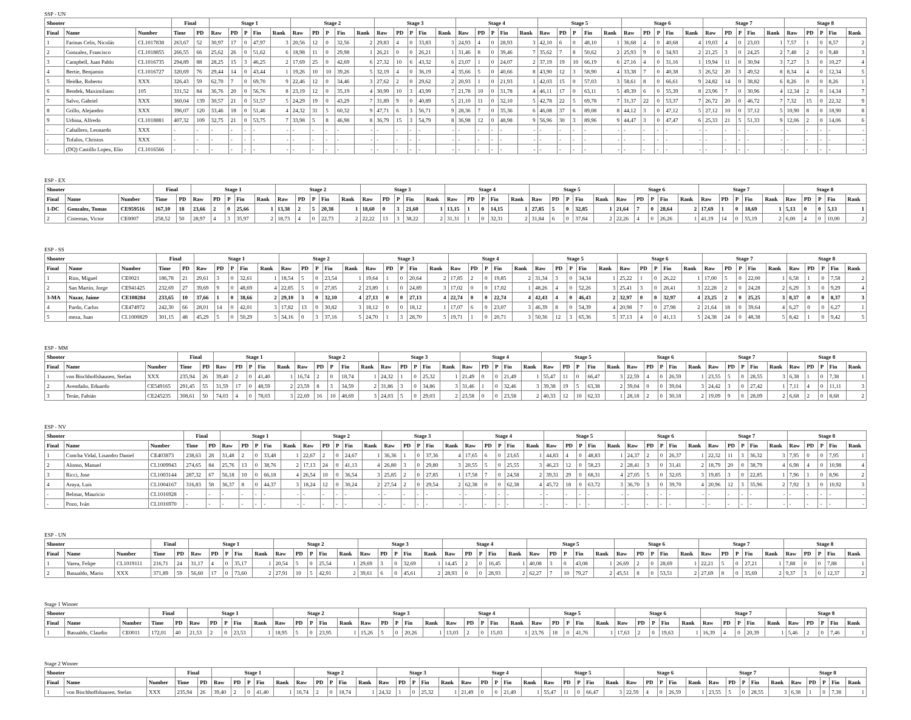SSP - UN
| Shooter | | | Final | | Stage 1 | | | | | Stage 2 | | | | | Stage 3 | | | | | Stage 4 | | | | | Stage 5 | | | | | Stage 6 | | | | | Stage 7 | | | | | Stage 8 | | | | |
| --- | --- | --- | --- | --- | --- | --- | --- | --- | --- | --- | --- | --- | --- | --- | --- | --- | --- | --- | --- | --- | --- | --- | --- | --- | --- | --- | --- | --- | --- | --- | --- | --- | --- | --- | --- | --- | --- | --- | --- | --- | --- | --- | --- | --- |
| Final | Name | Number | Time | PD | Raw | PD | P | Fin | Rank | Raw | PD | P | Fin | Rank | Raw | PD | P | Fin | Rank | Raw | PD | P | Fin | Rank | Raw | PD | P | Fin | Rank | Raw | PD | P | Fin | Rank | Raw | PD | P | Fin | Rank | Raw | PD | P | Fin | Rank |
| 1 | Farinas Celis, Nicolás | CL1017838 | 263,67 | 52 | 30,97 | 17 | 0 | 47,97 | 3 | 20,56 | 12 | 0 | 32,56 | 2 | 29,83 | 4 | 0 | 33,83 | 3 | 24,93 | 4 | 0 | 28,93 | 3 | 42,10 | 6 | 0 | 48,10 | 1 | 36,68 | 4 | 0 | 40,68 | 4 | 19,03 | 4 | 0 | 23,03 | 1 | 7,57 | 1 | 0 | 8,57 | 2 |
| 2 | Gonzalez, Francisco | CL1018855 | 266,55 | 66 | 25,62 | 26 | 0 | 51,62 | 6 | 18,98 | 11 | 0 | 29,98 | 1 | 26,21 | 0 | 0 | 26,21 | 1 | 31,46 | 8 | 0 | 39,46 | 7 | 35,62 | 7 | 8 | 50,62 | 2 | 25,93 | 9 | 0 | 34,93 | 2 | 21,25 | 3 | 0 | 24,25 | 2 | 7,48 | 2 | 0 | 9,48 | 3 |
| 3 | Campbell, Juan Pablo | CL1016735 | 294,89 | 88 | 28,25 | 15 | 3 | 46,25 | 2 | 17,69 | 25 | 0 | 42,69 | 6 | 27,32 | 10 | 6 | 43,32 | 6 | 23,07 | 1 | 0 | 24,07 | 2 | 37,19 | 19 | 10 | 66,19 | 6 | 27,16 | 4 | 0 | 31,16 | 1 | 19,94 | 11 | 0 | 30,94 | 3 | 7,27 | 3 | 0 | 10,27 | 4 |
| 4 | Bertie, Benjamin | CL1016727 | 320,69 | 76 | 29,44 | 14 | 0 | 43,44 | 1 | 19,26 | 10 | 10 | 39,26 | 5 | 32,19 | 4 | 0 | 36,19 | 4 | 35,66 | 5 | 0 | 40,66 | 8 | 43,90 | 12 | 3 | 58,90 | 4 | 33,38 | 7 | 0 | 40,38 | 3 | 26,52 | 20 | 3 | 49,52 | 8 | 8,34 | 4 | 0 | 12,34 | 5 |
| 5 | Heidke, Roberto | XXX | 326,43 | 59 | 62,70 | 7 | 0 | 69,70 | 9 | 22,46 | 12 | 0 | 34,46 | 3 | 27,62 | 2 | 0 | 29,62 | 2 | 20,93 | 1 | 0 | 21,93 | 1 | 42,03 | 15 | 0 | 57,03 | 3 | 58,61 | 8 | 0 | 66,61 | 9 | 24,82 | 14 | 0 | 38,82 | 6 | 8,26 | 0 | 0 | 8,26 | 1 |
| 6 | Bendek, Maximiliano | 105 | 331,52 | 84 | 36,76 | 20 | 0 | 56,76 | 8 | 23,19 | 12 | 0 | 35,19 | 4 | 30,99 | 10 | 3 | 43,99 | 7 | 21,78 | 10 | 0 | 31,78 | 4 | 46,11 | 17 | 0 | 63,11 | 5 | 49,39 | 6 | 0 | 55,39 | 8 | 23,96 | 7 | 0 | 30,96 | 4 | 12,34 | 2 | 0 | 14,34 | 7 |
| 7 | Salvo, Gabriel | XXX | 360,04 | 139 | 30,57 | 21 | 0 | 51,57 | 5 | 24,29 | 19 | 0 | 43,29 | 7 | 31,89 | 9 | 0 | 40,89 | 5 | 21,10 | 11 | 0 | 32,10 | 5 | 42,78 | 22 | 5 | 69,78 | 7 | 31,37 | 22 | 0 | 53,37 | 7 | 26,72 | 20 | 0 | 46,72 | 7 | 7,32 | 15 | 0 | 22,32 | 9 |
| 8 | Grillo, Alejandro | XXX | 396,07 | 120 | 33,46 | 18 | 0 | 51,46 | 4 | 24,32 | 31 | 5 | 60,32 | 9 | 47,71 | 6 | 3 | 56,71 | 9 | 28,36 | 7 | 0 | 35,36 | 6 | 46,08 | 37 | 6 | 89,08 | 8 | 44,12 | 3 | 0 | 47,12 | 5 | 27,12 | 10 | 0 | 37,12 | 5 | 10,90 | 8 | 0 | 18,90 | 8 |
| 9 | Urbina, Alfredo | CL1018881 | 407,32 | 109 | 32,75 | 21 | 0 | 53,75 | 7 | 33,98 | 5 | 8 | 46,98 | 8 | 36,79 | 15 | 3 | 54,79 | 8 | 36,98 | 12 | 0 | 48,98 | 9 | 56,96 | 30 | 3 | 89,96 | 9 | 44,47 | 3 | 0 | 47,47 | 6 | 25,33 | 21 | 5 | 51,33 | 9 | 12,06 | 2 | 0 | 14,06 | 6 |
| - | Caballero, Leonardo | XXX | - | - | - | - | - | - | - | - | - | - | - | - | - | - | - | - | - | - | - | - | - | - | - | - | - | - | - | - | - | - | - | - | - | - | - | - | - | - | - | - | - | - |
| - | Tofalos, Christos | XXX | - | - | - | - | - | - | - | - | - | - | - | - | - | - | - | - | - | - | - | - | - | - | - | - | - | - | - | - | - | - | - | - | - | - | - | - | - | - | - | - | - | - |
| - | (DQ) Castillo Lopez, Elio | CL1016566 | - | - | - | - | - | - | - | - | - | - | - | - | - | - | - | - | - | - | - | - | - | - | - | - | - | - | - | - | - | - | - | - | - | - | - | - | - | - | - | - | - | - |
ESP - EX
| Shooter | | | Final | | Stage 1 | | | | | Stage 2 | | | | | Stage 3 | | | | | Stage 4 | | | | | Stage 5 | | | | | Stage 6 | | | | | Stage 7 | | | | | Stage 8 | | | | |
| --- | --- | --- | --- | --- | --- | --- | --- | --- | --- | --- | --- | --- | --- | --- | --- | --- | --- | --- | --- | --- | --- | --- | --- | --- | --- | --- | --- | --- | --- | --- | --- | --- | --- | --- | --- | --- | --- | --- | --- | --- | --- | --- | --- | --- |
| Final | Name | Number | Time | PD | Raw | PD | P | Fin | Rank | Raw | PD | P | Fin | Rank | Raw | PD | P | Fin | Rank | Raw | PD | P | Fin | Rank | Raw | PD | P | Fin | Rank | Raw | PD | P | Fin | Rank | Raw | PD | P | Fin | Rank | Raw | PD | P | Fin | Rank |
| 1-DC | Gonzalez, Tomas | CE959516 | 167,10 | 18 | 23,66 | 2 | 0 | 25,66 | 1 | 13,38 | 2 | 5 | 20,38 | 1 | 18,60 | 0 | 3 | 21,60 | 1 | 13,15 | 1 | 0 | 14,15 | 1 | 27,85 | 5 | 0 | 32,85 | 1 | 21,64 | 7 | 0 | 28,64 | 2 | 17,69 | 1 | 0 | 18,69 | 1 | 5,13 | 0 | 0 | 5,13 | 1 |
| 2 | Cisternas, Victor | CE0007 | 258,52 | 50 | 28,97 | 4 | 3 | 35,97 | 2 | 18,73 | 4 | 0 | 22,73 | 2 | 22,22 | 13 | 3 | 38,22 | 2 | 31,31 | 1 | 0 | 32,31 | 2 | 31,84 | 6 | 0 | 37,84 | 2 | 22,26 | 4 | 0 | 26,26 | 1 | 41,19 | 14 | 0 | 55,19 | 2 | 6,00 | 4 | 0 | 10,00 | 2 |
ESP - SS
| Shooter | | | Final | | Stage 1 | | | | | Stage 2 | | | | | Stage 3 | | | | | Stage 4 | | | | | Stage 5 | | | | | Stage 6 | | | | | Stage 7 | | | | | Stage 8 | | | | |
| --- | --- | --- | --- | --- | --- | --- | --- | --- | --- | --- | --- | --- | --- | --- | --- | --- | --- | --- | --- | --- | --- | --- | --- | --- | --- | --- | --- | --- | --- | --- | --- | --- | --- | --- | --- | --- | --- | --- | --- | --- | --- | --- | --- | --- |
| Final | Name | Number | Time | PD | Raw | PD | P | Fin | Rank | Raw | PD | P | Fin | Rank | Raw | PD | P | Fin | Rank | Raw | PD | P | Fin | Rank | Raw | PD | P | Fin | Rank | Raw | PD | P | Fin | Rank | Raw | PD | P | Fin | Rank | Raw | PD | P | Fin | Rank |
| 1 | Rios, Miguel | CE0021 | 186,78 | 21 | 29,61 | 3 | 0 | 32,61 | 1 | 18,54 | 5 | 0 | 23,54 | 1 | 19,64 | 1 | 0 | 20,64 | 2 | 17,85 | 2 | 0 | 19,85 | 2 | 31,34 | 3 | 0 | 34,34 | 1 | 25,22 | 1 | 0 | 26,22 | 1 | 17,00 | 5 | 0 | 22,00 | 1 | 6,58 | 1 | 0 | 7,58 | 2 |
| 2 | San Martín, Jorge | CE941425 | 232,69 | 27 | 39,69 | 9 | 0 | 48,69 | 4 | 22,85 | 5 | 0 | 27,85 | 2 | 23,89 | 1 | 0 | 24,89 | 3 | 17,02 | 0 | 0 | 17,02 | 1 | 48,26 | 4 | 0 | 52,26 | 3 | 25,41 | 3 | 0 | 28,41 | 3 | 22,28 | 2 | 0 | 24,28 | 2 | 6,29 | 3 | 0 | 9,29 | 4 |
| 3-MA | Nazar, Jaime | CE108284 | 233,65 | 10 | 37,66 | 1 | 0 | 38,66 | 2 | 29,10 | 3 | 0 | 32,10 | 4 | 27,13 | 0 | 0 | 27,13 | 4 | 22,74 | 0 | 0 | 22,74 | 4 | 42,43 | 4 | 0 | 46,43 | 2 | 32,97 | 0 | 0 | 32,97 | 4 | 23,25 | 2 | 0 | 25,25 | 3 | 8,37 | 0 | 0 | 8,37 | 3 |
| 4 | Pardo, Carlos | CE474972 | 242,30 | 66 | 28,01 | 14 | 0 | 42,01 | 3 | 17,82 | 13 | 0 | 30,82 | 3 | 18,12 | 0 | 0 | 18,12 | 1 | 17,07 | 6 | 0 | 23,07 | 3 | 46,39 | 8 | 0 | 54,39 | 4 | 20,98 | 7 | 0 | 27,98 | 2 | 21,64 | 18 | 0 | 39,64 | 4 | 6,27 | 0 | 0 | 6,27 | 1 |
| 5 | meza, Juan | CL1000829 | 301,15 | 48 | 45,29 | 5 | 0 | 50,29 | 5 | 34,16 | 0 | 3 | 37,16 | 5 | 24,70 | 1 | 3 | 28,70 | 5 | 19,71 | 1 | 0 | 20,71 | 3 | 50,36 | 12 | 3 | 65,36 | 5 | 37,13 | 4 | 0 | 41,13 | 5 | 24,38 | 24 | 0 | 48,38 | 5 | 8,42 | 1 | 0 | 9,42 | 5 |
ESP - MM
| Shooter | | | Final | | Stage 1 | | | | | Stage 2 | | | | | Stage 3 | | | | | Stage 4 | | | | | Stage 5 | | | | | Stage 6 | | | | | Stage 7 | | | | | Stage 8 | | | | |
| --- | --- | --- | --- | --- | --- | --- | --- | --- | --- | --- | --- | --- | --- | --- | --- | --- | --- | --- | --- | --- | --- | --- | --- | --- | --- | --- | --- | --- | --- | --- | --- | --- | --- | --- | --- | --- | --- | --- | --- | --- | --- | --- | --- | --- |
| Final | Name | Number | Time | PD | Raw | PD | P | Fin | Rank | Raw | PD | P | Fin | Rank | Raw | PD | P | Fin | Rank | Raw | PD | P | Fin | Rank | Raw | PD | P | Fin | Rank | Raw | PD | P | Fin | Rank | Raw | PD | P | Fin | Rank | Raw | PD | P | Fin | Rank |
| 1 | von Bischhoffshausen, Stefan | XXX | 235,94 | 26 | 39,40 | 2 | 0 | 41,40 | 1 | 16,74 | 2 | 0 | 18,74 | 1 | 24,32 | 1 | 0 | 25,32 | 1 | 21,49 | 0 | 0 | 21,49 | 1 | 55,47 | 11 | 0 | 66,47 | 3 | 22,59 | 4 | 0 | 26,59 | 1 | 23,55 | 5 | 0 | 28,55 | 3 | 6,38 | 1 | 0 | 7,38 | 1 |
| 2 | Avendaño, Eduardo | CE549165 | 291,45 | 55 | 31,59 | 17 | 0 | 48,59 | 2 | 23,59 | 8 | 3 | 34,59 | 2 | 31,86 | 3 | 0 | 34,86 | 3 | 31,46 | 1 | 0 | 32,46 | 3 | 39,38 | 19 | 5 | 63,38 | 2 | 39,04 | 0 | 0 | 39,04 | 3 | 24,42 | 3 | 0 | 27,42 | 1 | 7,11 | 4 | 0 | 11,11 | 3 |
| 3 | Terán, Fabián | CE245235 | 308,61 | 50 | 74,03 | 4 | 0 | 78,03 | 3 | 22,69 | 16 | 10 | 48,69 | 3 | 24,03 | 5 | 0 | 29,03 | 2 | 23,58 | 0 | 0 | 23,58 | 2 | 40,33 | 12 | 10 | 62,33 | 1 | 28,18 | 2 | 0 | 30,18 | 2 | 19,09 | 9 | 0 | 28,09 | 2 | 6,68 | 2 | 0 | 8,68 | 2 |
ESP - NV
| Shooter | | | Final | | Stage 1 | | | | | Stage 2 | | | | | Stage 3 | | | | | Stage 4 | | | | | Stage 5 | | | | | Stage 6 | | | | | Stage 7 | | | | | Stage 8 | | | | |
| --- | --- | --- | --- | --- | --- | --- | --- | --- | --- | --- | --- | --- | --- | --- | --- | --- | --- | --- | --- | --- | --- | --- | --- | --- | --- | --- | --- | --- | --- | --- | --- | --- | --- | --- | --- | --- | --- | --- | --- | --- | --- | --- | --- | --- |
| Final | Name | Number | Time | PD | Raw | PD | P | Fin | Rank | Raw | PD | P | Fin | Rank | Raw | PD | P | Fin | Rank | Raw | PD | P | Fin | Rank | Raw | PD | P | Fin | Rank | Raw | PD | P | Fin | Rank | Raw | PD | P | Fin | Rank | Raw | PD | P | Fin | Rank |
| 1 | Concha Vidal, Lisandro Daniel | CE403873 | 238,63 | 28 | 31,48 | 2 | 0 | 33,48 | 1 | 22,67 | 2 | 0 | 24,67 | 1 | 36,36 | 1 | 0 | 37,36 | 4 | 17,65 | 6 | 0 | 23,65 | 1 | 44,83 | 4 | 0 | 48,83 | 1 | 24,37 | 2 | 0 | 26,37 | 1 | 22,32 | 11 | 3 | 36,32 | 3 | 7,95 | 0 | 0 | 7,95 | 1 |
| 2 | Alonso, Manuel | CL1009943 | 274,65 | 84 | 25,76 | 13 | 0 | 38,76 | 2 | 17,13 | 24 | 0 | 41,13 | 4 | 26,80 | 3 | 0 | 29,80 | 3 | 20,55 | 5 | 0 | 25,55 | 3 | 46,23 | 12 | 0 | 58,23 | 2 | 28,41 | 3 | 0 | 31,41 | 2 | 18,79 | 20 | 0 | 38,79 | 4 | 6,98 | 4 | 0 | 10,98 | 4 |
| 3 | Ricci, Jose | CL1003144 | 287,32 | 67 | 56,18 | 10 | 0 | 66,18 | 4 | 26,54 | 10 | 0 | 36,54 | 3 | 25,85 | 2 | 0 | 27,85 | 1 | 17,58 | 7 | 0 | 24,58 | 2 | 39,31 | 29 | 0 | 68,31 | 4 | 27,05 | 5 | 0 | 32,05 | 3 | 19,85 | 3 | 0 | 22,85 | 1 | 7,96 | 1 | 0 | 8,96 | 2 |
| 4 | Araya, Luis | CL1004167 | 316,83 | 58 | 36,37 | 8 | 0 | 44,37 | 3 | 18,24 | 12 | 0 | 30,24 | 2 | 27,54 | 2 | 0 | 29,54 | 2 | 62,38 | 0 | 0 | 62,38 | 4 | 45,72 | 18 | 0 | 63,72 | 3 | 36,70 | 3 | 0 | 39,70 | 4 | 20,96 | 12 | 3 | 35,96 | 2 | 7,92 | 3 | 0 | 10,92 | 3 |
| - | Belmar, Mauricio | CL1016928 | - | - | - | - | - | - | - | - | - | - | - | - | - | - | - | - | - | - | - | - | - | - | - | - | - | - | - | - | - | - | - | - | - | - | - | - | - | - | - | - | - | - |
| - | Pozo, Iván | CL1016970 | - | - | - | - | - | - | - | - | - | - | - | - | - | - | - | - | - | - | - | - | - | - | - | - | - | - | - | - | - | - | - | - | - | - | - | - | - | - | - | - | - | - |
ESP - UN
| Shooter | | | Final | | Stage 1 | | | | | Stage 2 | | | | | Stage 3 | | | | | Stage 4 | | | | | Stage 5 | | | | | Stage 6 | | | | | Stage 7 | | | | | Stage 8 | | | | |
| --- | --- | --- | --- | --- | --- | --- | --- | --- | --- | --- | --- | --- | --- | --- | --- | --- | --- | --- | --- | --- | --- | --- | --- | --- | --- | --- | --- | --- | --- | --- | --- | --- | --- | --- | --- | --- | --- | --- | --- | --- | --- | --- | --- | --- |
| Final | Name | Number | Time | PD | Raw | PD | P | Fin | Rank | Raw | PD | P | Fin | Rank | Raw | PD | P | Fin | Rank | Raw | PD | P | Fin | Rank | Raw | PD | P | Fin | Rank | Raw | PD | P | Fin | Rank | Raw | PD | P | Fin | Rank | Raw | PD | P | Fin | Rank |
| 1 | Varea, Felipe | CL1019111 | 216,71 | 24 | 31,17 | 4 | 0 | 35,17 | 1 | 20,54 | 5 | 0 | 25,54 | 1 | 29,69 | 3 | 0 | 32,69 | 1 | 14,45 | 2 | 0 | 16,45 | 1 | 40,08 | 3 | 0 | 43,08 | 1 | 26,69 | 2 | 0 | 28,69 | 1 | 22,21 | 5 | 0 | 27,21 | 1 | 7,88 | 0 | 0 | 7,88 | 1 |
| 2 | Basualdo, Mario | XXX | 371,89 | 59 | 56,60 | 17 | 0 | 73,60 | 2 | 27,91 | 10 | 5 | 42,91 | 2 | 39,61 | 6 | 0 | 45,61 | 2 | 28,93 | 0 | 0 | 28,93 | 2 | 62,27 | 7 | 10 | 79,27 | 2 | 45,51 | 8 | 0 | 53,51 | 2 | 27,69 | 8 | 0 | 35,69 | 2 | 9,37 | 3 | 0 | 12,37 | 2 |
Stage 1 Winner
| Shooter | | | Final | | Stage 1 | | | | | Stage 2 | | | | | Stage 3 | | | | | Stage 4 | | | | | Stage 5 | | | | | Stage 6 | | | | | Stage 7 | | | | | Stage 8 | | | | |
| --- | --- | --- | --- | --- | --- | --- | --- | --- | --- | --- | --- | --- | --- | --- | --- | --- | --- | --- | --- | --- | --- | --- | --- | --- | --- | --- | --- | --- | --- | --- | --- | --- | --- | --- | --- | --- | --- | --- | --- | --- | --- | --- | --- | --- |
| Final | Name | Number | Time | PD | Raw | PD | P | Fin | Rank | Raw | PD | P | Fin | Rank | Raw | PD | P | Fin | Rank | Raw | PD | P | Fin | Rank | Raw | PD | P | Fin | Rank | Raw | PD | P | Fin | Rank | Raw | PD | P | Fin | Rank | Raw | PD | P | Fin | Rank |
| 1 | Basualdo, Claudio | CE0011 | 172,01 | 40 | 21,53 | 2 | 0 | 23,53 | 1 | 18,95 | 5 | 0 | 23,95 | 1 | 15,26 | 5 | 0 | 20,26 | 1 | 13,03 | 2 | 0 | 15,03 | 1 | 23,76 | 18 | 0 | 41,76 | 1 | 17,63 | 2 | 0 | 19,63 | 1 | 16,39 | 4 | 0 | 20,39 | 1 | 5,46 | 2 | 0 | 7,46 | 1 |
Stage 2 Winner
| Shooter | | | Final | | Stage 1 | | | | | Stage 2 | | | | | Stage 3 | | | | | Stage 4 | | | | | Stage 5 | | | | | Stage 6 | | | | | Stage 7 | | | | | Stage 8 | | | | |
| --- | --- | --- | --- | --- | --- | --- | --- | --- | --- | --- | --- | --- | --- | --- | --- | --- | --- | --- | --- | --- | --- | --- | --- | --- | --- | --- | --- | --- | --- | --- | --- | --- | --- | --- | --- | --- | --- | --- | --- | --- | --- | --- | --- | --- |
| Final | Name | Number | Time | PD | Raw | PD | P | Fin | Rank | Raw | PD | P | Fin | Rank | Raw | PD | P | Fin | Rank | Raw | PD | P | Fin | Rank | Raw | PD | P | Fin | Rank | Raw | PD | P | Fin | Rank | Raw | PD | P | Fin | Rank | Raw | PD | P | Fin | Rank |
| 1 | von Bischhoffshausen, Stefan | XXX | 235,94 | 26 | 39,40 | 2 | 0 | 41,40 | 1 | 16,74 | 2 | 0 | 18,74 | 1 | 24,32 | 1 | 0 | 25,32 | 1 | 21,49 | 0 | 0 | 21,49 | 1 | 55,47 | 11 | 0 | 66,47 | 3 | 22,59 | 4 | 0 | 26,59 | 1 | 23,55 | 5 | 0 | 28,55 | 3 | 6,38 | 1 | 0 | 7,38 | 1 |